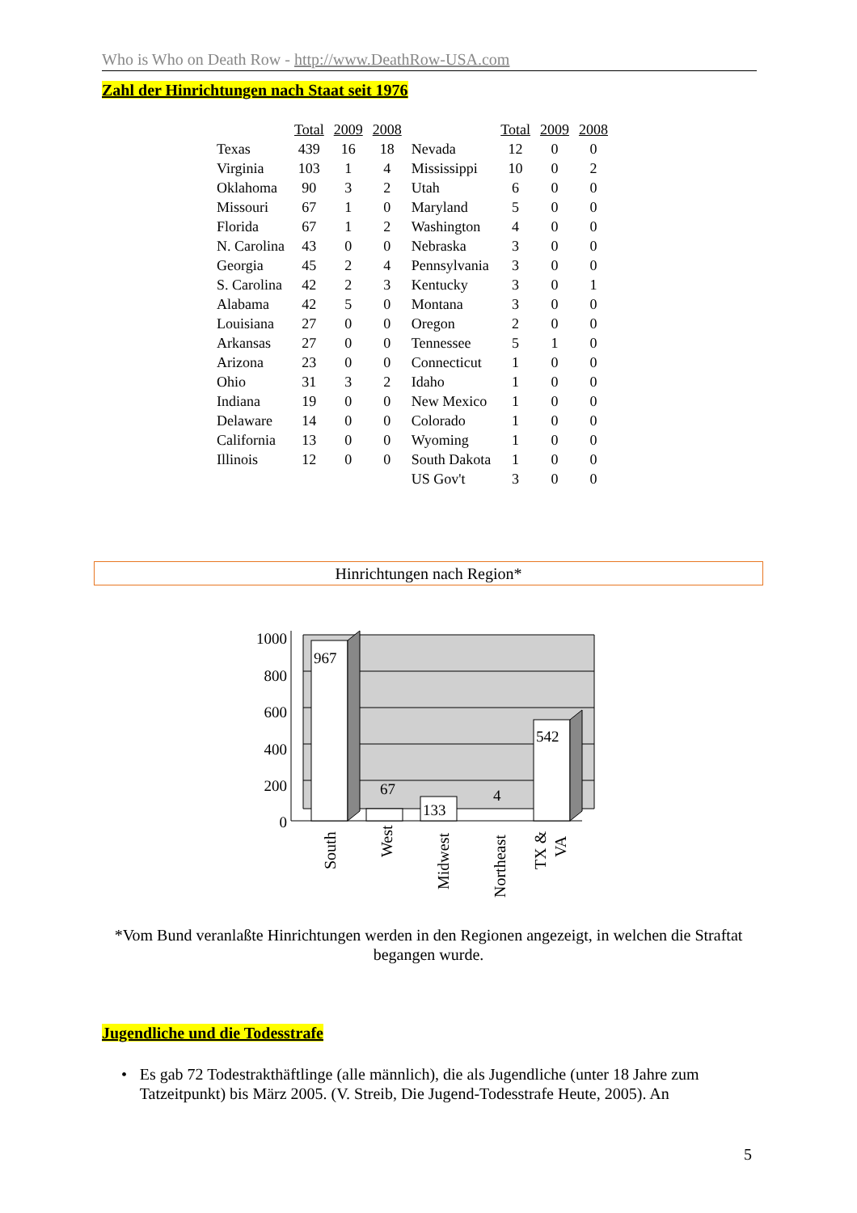Who is Who on Death Row - http://www.DeathRow-USA.com
Zahl der Hinrichtungen nach Staat seit 1976
| | Total | 2009 | 2008 | | Total | 2009 | 2008 |
| --- | --- | --- | --- | --- | --- | --- | --- |
| Texas | 439 | 16 | 18 | Nevada | 12 | 0 | 0 |
| Virginia | 103 | 1 | 4 | Mississippi | 10 | 0 | 2 |
| Oklahoma | 90 | 3 | 2 | Utah | 6 | 0 | 0 |
| Missouri | 67 | 1 | 0 | Maryland | 5 | 0 | 0 |
| Florida | 67 | 1 | 2 | Washington | 4 | 0 | 0 |
| N. Carolina | 43 | 0 | 0 | Nebraska | 3 | 0 | 0 |
| Georgia | 45 | 2 | 4 | Pennsylvania | 3 | 0 | 0 |
| S. Carolina | 42 | 2 | 3 | Kentucky | 3 | 0 | 1 |
| Alabama | 42 | 5 | 0 | Montana | 3 | 0 | 0 |
| Louisiana | 27 | 0 | 0 | Oregon | 2 | 0 | 0 |
| Arkansas | 27 | 0 | 0 | Tennessee | 5 | 1 | 0 |
| Arizona | 23 | 0 | 0 | Connecticut | 1 | 0 | 0 |
| Ohio | 31 | 3 | 2 | Idaho | 1 | 0 | 0 |
| Indiana | 19 | 0 | 0 | New Mexico | 1 | 0 | 0 |
| Delaware | 14 | 0 | 0 | Colorado | 1 | 0 | 0 |
| California | 13 | 0 | 0 | Wyoming | 1 | 0 | 0 |
| Illinois | 12 | 0 | 0 | South Dakota | 1 | 0 | 0 |
| | | | | US Gov't | 3 | 0 | 0 |
Hinrichtungen nach Region*
1000
800
600
400
200
0
967
67
133
4
542
South
West
Midwest
Northeast
TX &
VA
*Vom Bund veranlaßte Hinrichtungen werden in den Regionen angezeigt, in welchen die Straftat begangen wurde.
Jugendliche und die Todesstrafe
• Es gab 72 Todestrakthäftlinge (alle männlich), die als Jugendliche (unter 18 Jahre zum Tatzeitpunkt) bis März 2005. (V. Streib, Die Jugend-Todesstrafe Heute, 2005). An
5